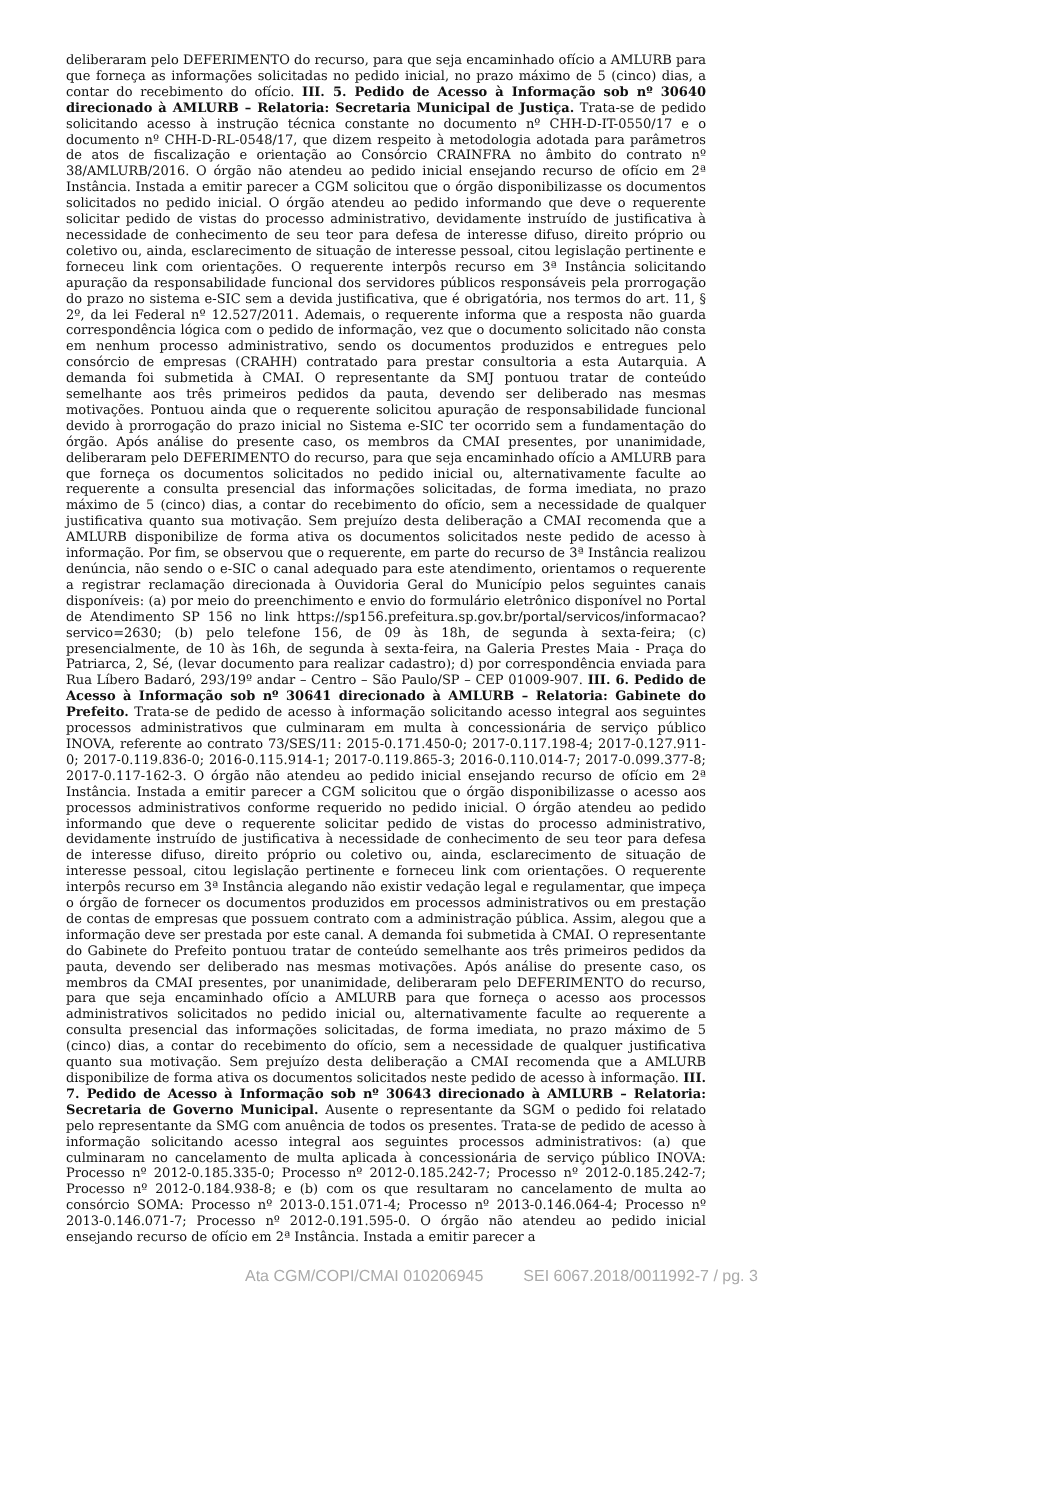deliberaram pelo DEFERIMENTO do recurso, para que seja encaminhado ofício a AMLURB para que forneça as informações solicitadas no pedido inicial, no prazo máximo de 5 (cinco) dias, a contar do recebimento do ofício. III. 5. Pedido de Acesso à Informação sob nº 30640 direcionado à AMLURB – Relatoria: Secretaria Municipal de Justiça. Trata-se de pedido solicitando acesso à instrução técnica constante no documento nº CHH-D-IT-0550/17 e o documento nº CHH-D-RL-0548/17, que dizem respeito à metodologia adotada para parâmetros de atos de fiscalização e orientação ao Consórcio CRAINFRA no âmbito do contrato nº 38/AMLURB/2016. O órgão não atendeu ao pedido inicial ensejando recurso de ofício em 2ª Instância. Instada a emitir parecer a CGM solicitou que o órgão disponibilizasse os documentos solicitados no pedido inicial. O órgão atendeu ao pedido informando que deve o requerente solicitar pedido de vistas do processo administrativo, devidamente instruído de justificativa à necessidade de conhecimento de seu teor para defesa de interesse difuso, direito próprio ou coletivo ou, ainda, esclarecimento de situação de interesse pessoal, citou legislação pertinente e forneceu link com orientações. O requerente interpôs recurso em 3ª Instância solicitando apuração da responsabilidade funcional dos servidores públicos responsáveis pela prorrogação do prazo no sistema e-SIC sem a devida justificativa, que é obrigatória, nos termos do art. 11, § 2º, da lei Federal nº 12.527/2011. Ademais, o requerente informa que a resposta não guarda correspondência lógica com o pedido de informação, vez que o documento solicitado não consta em nenhum processo administrativo, sendo os documentos produzidos e entregues pelo consórcio de empresas (CRAHH) contratado para prestar consultoria a esta Autarquia. A demanda foi submetida à CMAI. O representante da SMJ pontuou tratar de conteúdo semelhante aos três primeiros pedidos da pauta, devendo ser deliberado nas mesmas motivações. Pontuou ainda que o requerente solicitou apuração de responsabilidade funcional devido à prorrogação do prazo inicial no Sistema e-SIC ter ocorrido sem a fundamentação do órgão. Após análise do presente caso, os membros da CMAI presentes, por unanimidade, deliberaram pelo DEFERIMENTO do recurso, para que seja encaminhado ofício a AMLURB para que forneça os documentos solicitados no pedido inicial ou, alternativamente faculte ao requerente a consulta presencial das informações solicitadas, de forma imediata, no prazo máximo de 5 (cinco) dias, a contar do recebimento do ofício, sem a necessidade de qualquer justificativa quanto sua motivação. Sem prejuízo desta deliberação a CMAI recomenda que a AMLURB disponibilize de forma ativa os documentos solicitados neste pedido de acesso à informação. Por fim, se observou que o requerente, em parte do recurso de 3ª Instância realizou denúncia, não sendo o e-SIC o canal adequado para este atendimento, orientamos o requerente a registrar reclamação direcionada à Ouvidoria Geral do Município pelos seguintes canais disponíveis: (a) por meio do preenchimento e envio do formulário eletrônico disponível no Portal de Atendimento SP 156 no link https://sp156.prefeitura.sp.gov.br/portal/servicos/informacao?servico=2630; (b) pelo telefone 156, de 09 às 18h, de segunda à sexta-feira; (c) presencialmente, de 10 às 16h, de segunda à sexta-feira, na Galeria Prestes Maia - Praça do Patriarca, 2, Sé, (levar documento para realizar cadastro); d) por correspondência enviada para Rua Líbero Badaró, 293/19º andar – Centro – São Paulo/SP – CEP 01009-907. III. 6. Pedido de Acesso à Informação sob nº 30641 direcionado à AMLURB – Relatoria: Gabinete do Prefeito. Trata-se de pedido de acesso à informação solicitando acesso integral aos seguintes processos administrativos que culminaram em multa à concessionária de serviço público INOVA, referente ao contrato 73/SES/11: 2015-0.171.450-0; 2017-0.117.198-4; 2017-0.127.911-0; 2017-0.119.836-0; 2016-0.115.914-1; 2017-0.119.865-3; 2016-0.110.014-7; 2017-0.099.377-8; 2017-0.117-162-3. O órgão não atendeu ao pedido inicial ensejando recurso de ofício em 2ª Instância. Instada a emitir parecer a CGM solicitou que o órgão disponibilizasse o acesso aos processos administrativos conforme requerido no pedido inicial. O órgão atendeu ao pedido informando que deve o requerente solicitar pedido de vistas do processo administrativo, devidamente instruído de justificativa à necessidade de conhecimento de seu teor para defesa de interesse difuso, direito próprio ou coletivo ou, ainda, esclarecimento de situação de interesse pessoal, citou legislação pertinente e forneceu link com orientações. O requerente interpôs recurso em 3ª Instância alegando não existir vedação legal e regulamentar, que impeça o órgão de fornecer os documentos produzidos em processos administrativos ou em prestação de contas de empresas que possuem contrato com a administração pública. Assim, alegou que a informação deve ser prestada por este canal. A demanda foi submetida à CMAI. O representante do Gabinete do Prefeito pontuou tratar de conteúdo semelhante aos três primeiros pedidos da pauta, devendo ser deliberado nas mesmas motivações. Após análise do presente caso, os membros da CMAI presentes, por unanimidade, deliberaram pelo DEFERIMENTO do recurso, para que seja encaminhado ofício a AMLURB para que forneça o acesso aos processos administrativos solicitados no pedido inicial ou, alternativamente faculte ao requerente a consulta presencial das informações solicitadas, de forma imediata, no prazo máximo de 5 (cinco) dias, a contar do recebimento do ofício, sem a necessidade de qualquer justificativa quanto sua motivação. Sem prejuízo desta deliberação a CMAI recomenda que a AMLURB disponibilize de forma ativa os documentos solicitados neste pedido de acesso à informação. III. 7. Pedido de Acesso à Informação sob nº 30643 direcionado à AMLURB – Relatoria: Secretaria de Governo Municipal. Ausente o representante da SGM o pedido foi relatado pelo representante da SMG com anuência de todos os presentes. Trata-se de pedido de acesso à informação solicitando acesso integral aos seguintes processos administrativos: (a) que culminaram no cancelamento de multa aplicada à concessionária de serviço público INOVA: Processo nº 2012-0.185.335-0; Processo nº 2012-0.185.242-7; Processo nº 2012-0.185.242-7; Processo nº 2012-0.184.938-8; e (b) com os que resultaram no cancelamento de multa ao consórcio SOMA: Processo nº 2013-0.151.071-4; Processo nº 2013-0.146.064-4; Processo nº 2013-0.146.071-7; Processo nº 2012-0.191.595-0. O órgão não atendeu ao pedido inicial ensejando recurso de ofício em 2ª Instância. Instada a emitir parecer a
Ata CGM/COPI/CMAI 010206945 SEI 6067.2018/0011992-7 / pg. 3